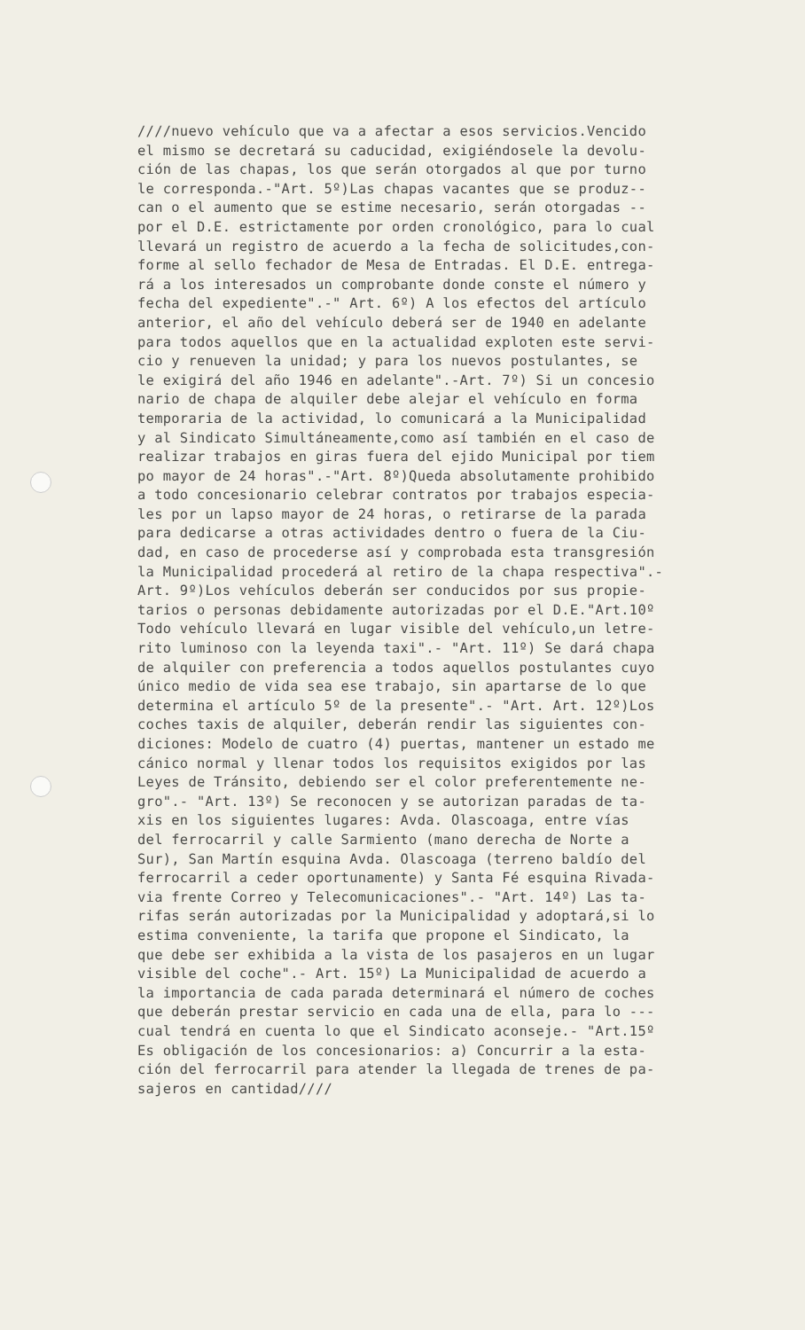////nuevo vehículo que va a afectar a esos servicios.Vencido el mismo se decretará su caducidad, exigiéndosele la devolu- ción de las chapas, los que serán otorgados al que por turno le corresponda.-"Art. 5º)Las chapas vacantes que se produz-- can o el aumento que se estime necesario, serán otorgadas -- por el D.E. estrictamente por orden cronológico, para lo cual llevará un registro de acuerdo a la fecha de solicitudes,con- forme al sello fechador de Mesa de Entradas. El D.E. entrega- rá a los interesados un comprobante donde conste el número y fecha del expediente".-" Art. 6º) A los efectos del artículo anterior, el año del vehículo deberá ser de 1940 en adelante para todos aquellos que en la actualidad exploten este servi- cio y renueven la unidad; y para los nuevos postulantes, se le exigirá del año 1946 en adelante".-Art. 7º) Si un concesio nario de chapa de alquiler debe alejar el vehículo en forma temporaria de la actividad, lo comunicará a la Municipalidad y al Sindicato Simultáneamente,como así también en el caso de realizar trabajos en giras fuera del ejido Municipal por tiem po mayor de 24 horas".-"Art. 8º)Queda absolutamente prohibido a todo concesionario celebrar contratos por trabajos especia- les por un lapso mayor de 24 horas, o retirarse de la parada para dedicarse a otras actividades dentro o fuera de la Ciu- dad, en caso de procederse así y comprobada esta transgresión la Municipalidad procederá al retiro de la chapa respectiva".- Art. 9º)Los vehículos deberán ser conducidos por sus propie- tarios o personas debidamente autorizadas por el D.E."Art.10º Todo vehículo llevará en lugar visible del vehículo,un letre- rito luminoso con la leyenda taxi".- "Art. 11º) Se dará chapa de alquiler con preferencia a todos aquellos postulantes cuyo único medio de vida sea ese trabajo, sin apartarse de lo que determina el artículo 5º de la presente".- "Art. Art. 12º)Los coches taxis de alquiler, deberán rendir las siguientes con- diciones: Modelo de cuatro (4) puertas, mantener un estado me cánico normal y llenar todos los requisitos exigidos por las Leyes de Tránsito, debiendo ser el color preferentemente ne- gro".- "Art. 13º) Se reconocen y se autorizan paradas de ta- xis en los siguientes lugares: Avda. Olascoaga, entre vías del ferrocarril y calle Sarmiento (mano derecha de Norte a Sur), San Martín esquina Avda. Olascoaga (terreno baldío del ferrocarril a ceder oportunamente) y Santa Fé esquina Rivada- via frente Correo y Telecomunicaciones".- "Art. 14º) Las ta- rifas serán autorizadas por la Municipalidad y adoptará,si lo estima conveniente, la tarifa que propone el Sindicato, la que debe ser exhibida a la vista de los pasajeros en un lugar visible del coche".- Art. 15º) La Municipalidad de acuerdo a la importancia de cada parada determinará el número de coches que deberán prestar servicio en cada una de ella, para lo --- cual tendrá en cuenta lo que el Sindicato aconseje.- "Art.15º Es obligación de los concesionarios: a) Concurrir a la esta- ción del ferrocarril para atender la llegada de trenes de pa- sajeros en cantidad////